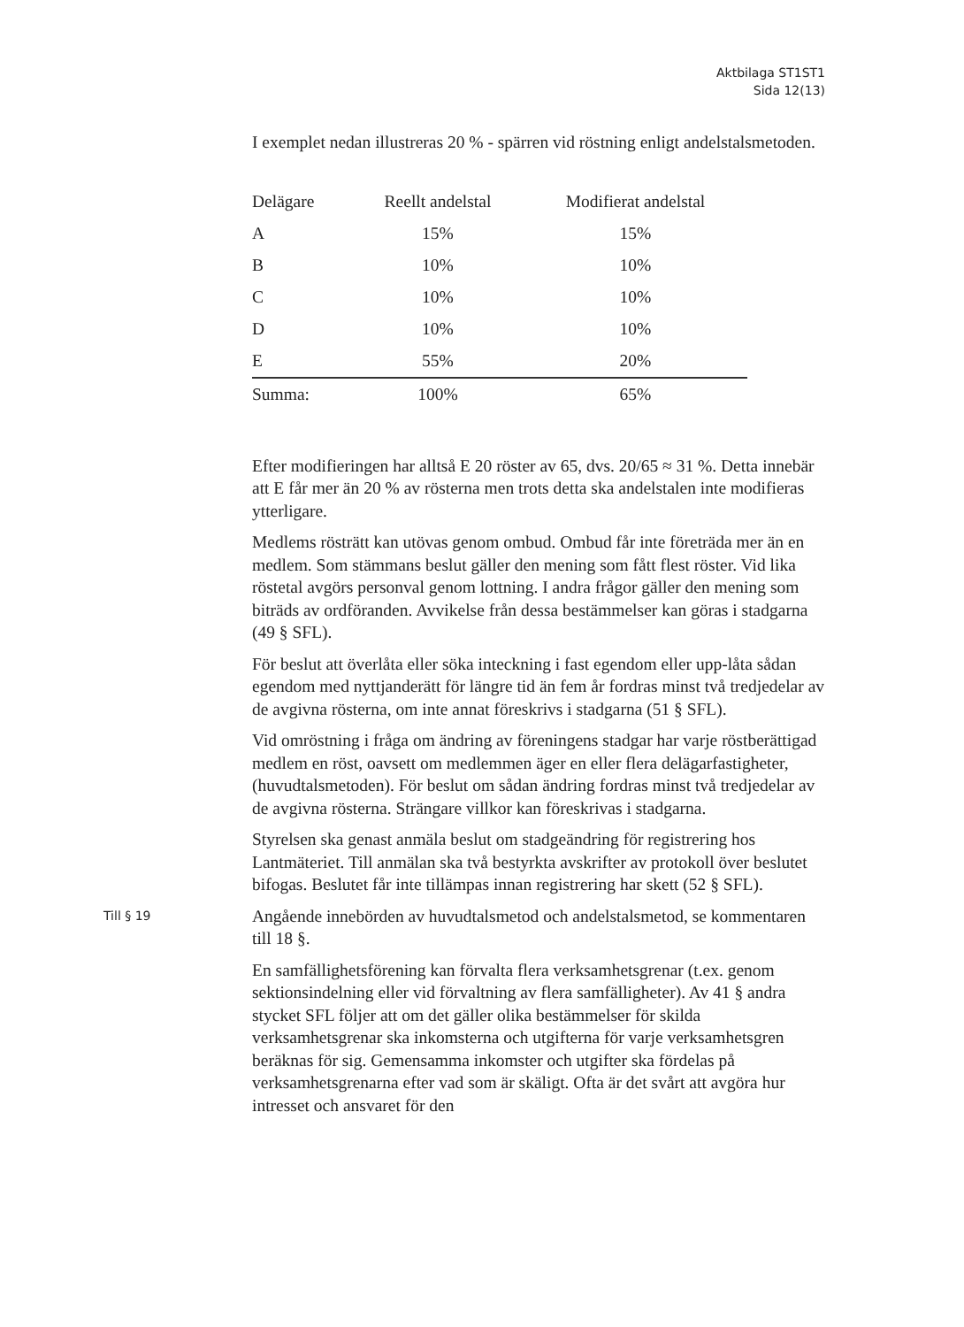Aktbilaga ST1ST1
Sida 12(13)
I exemplet nedan illustreras 20 % - spärren vid röstning enligt andelstalsmetoden.
| Delägare | Reellt andelstal | Modifierat andelstal |
| A | 15% | 15% |
| B | 10% | 10% |
| C | 10% | 10% |
| D | 10% | 10% |
| E | 55% | 20% |
| Summa: | 100% | 65% |
Efter modifieringen har alltså E 20 röster av 65, dvs. 20/65 ≈ 31 %. Detta innebär att E får mer än 20 % av rösterna men trots detta ska andelstalen inte modifieras ytterligare.
Medlems rösträtt kan utövas genom ombud. Ombud får inte företräda mer än en medlem. Som stämmans beslut gäller den mening som fått flest röster. Vid lika röstetal avgörs personval genom lottning. I andra frågor gäller den mening som biträds av ordföranden. Avvikelse från dessa bestämmelser kan göras i stadgarna (49 § SFL).
För beslut att överlåta eller söka inteckning i fast egendom eller upp-låta sådan egendom med nyttjanderätt för längre tid än fem år fordras minst två tredjedelar av de avgivna rösterna, om inte annat föreskrivs i stadgarna (51 § SFL).
Vid omröstning i fråga om ändring av föreningens stadgar har varje röstberättigad medlem en röst, oavsett om medlemmen äger en eller flera delägarfastigheter, (huvudtalsmetoden). För beslut om sådan ändring fordras minst två tredjedelar av de avgivna rösterna. Strängare villkor kan föreskrivas i stadgarna.
Styrelsen ska genast anmäla beslut om stadgeändring för registrering hos Lantmäteriet. Till anmälan ska två bestyrkta avskrifter av protokoll över beslutet bifogas. Beslutet får inte tillämpas innan registrering har skett (52 § SFL).
Till § 19
Angående innebörden av huvudtalsmetod och andelstalsmetod, se kommentaren till 18 §.
En samfällighetsförening kan förvalta flera verksamhetsgrenar (t.ex. genom sektionsindelning eller vid förvaltning av flera samfälligheter). Av 41 § andra stycket SFL följer att om det gäller olika bestämmelser för skilda verksamhetsgrenar ska inkomsterna och utgifterna för varje verksamhetsgren beräknas för sig. Gemensamma inkomster och utgifter ska fördelas på verksamhetsgrenarna efter vad som är skäligt. Ofta är det svårt att avgöra hur intresset och ansvaret för den